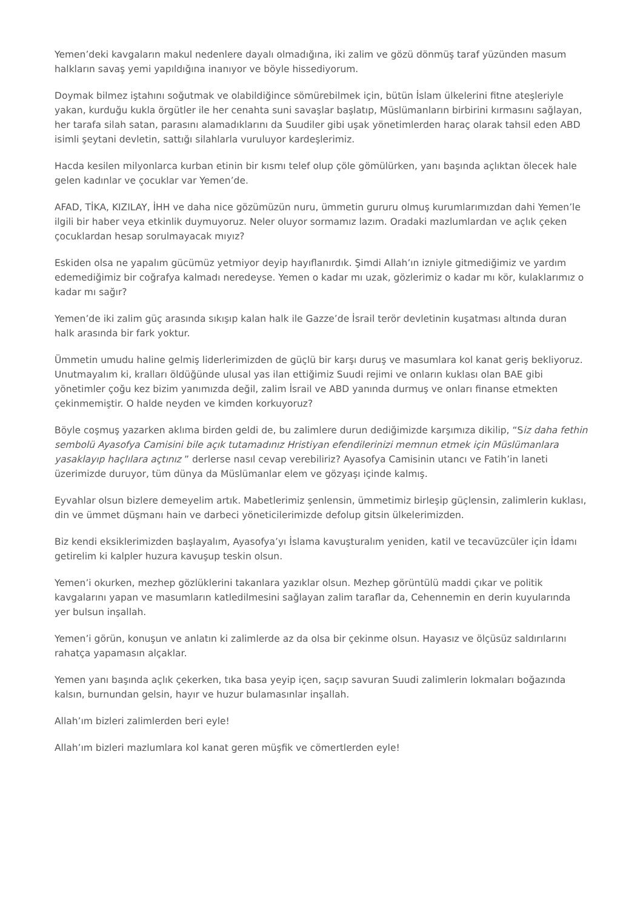Yemen’deki kavgaların makul nedenlere dayalı olmadığına, iki zalim ve gözü dönmüş taraf yüzünden masum halkların savaş yemi yapıldığına inanıyor ve böyle hissediyorum.
Doymak bilmez iştahını soğutmak ve olabildiğince sömürebilmek için, bütün İslam ülkelerini fitne ateşleriyle yakan, kurduğu kukla örgütler ile her cenahta suni savaşlar başlatıp, Müslümanların birbirini kırmasını sağlayan, her tarafa silah satan, parasını alamadıklarını da Suudiler gibi uşak yönetimlerden haraç olarak tahsil eden ABD isimli şeytani devletin, sattığı silahlarla vuruluyor kardeşlerimiz.
Hacda kesilen milyonlarca kurban etinin bir kısmı telef olup çöle gömülürken, yanı başında açlıktan ölecek hale gelen kadınlar ve çocuklar var Yemen’de.
AFAD, TİKA, KIZILAY, İHH ve daha nice gözümüzün nuru, ümmetin gururu olmuş kurumlarımızdan dahi Yemen’le ilgili bir haber veya etkinlik duymuyoruz. Neler oluyor sormamız lazım. Oradaki mazlumlardan ve açlık çeken çocuklardan hesap sorulmayacak mıyız?
Eskiden olsa ne yapalım gücümüz yetmiyor deyip hayıflanırdık. Şimdi Allah’ın izniyle gitmediğimiz ve yardım edemediğimiz bir coğrafya kalmadı neredeyse. Yemen o kadar mı uzak, gözlerimiz o kadar mı kör, kulaklarımız o kadar mı sağır?
Yemen’de iki zalim güç arasında sıkışıp kalan halk ile Gazze’de İsrail terör devletinin kuşatması altında duran halk arasında bir fark yoktur.
Ümmetin umudu haline gelmiş liderlerimizden de güçlü bir karşı duruş ve masumlara kol kanat geriş bekliyoruz. Unutmayalım ki, kralları öldüğünde ulusal yas ilan ettiğimiz Suudi rejimi ve onların kuklası olan BAE gibi yönetimler çoğu kez bizim yanımızda değil, zalim İsrail ve ABD yanında durmuş ve onları finanse etmekten çekinmemiştir. O halde neyden ve kimden korkuyoruz?
Böyle coşmuş yazarken aklıma birden geldi de, bu zalimlere durun dediğimizde karşımıza dikilip, “Siz daha fethin sembolü Ayasofya Camisini bile açık tutamadınız Hristiyan efendilerinizi memnun etmek için Müslümanlara yasaklayıp haçlılara açtınız ” derlerse nasıl cevap verebiliriz? Ayasofya Camisinin utancı ve Fatih’in laneti üzerimizde duruyor, tüm dünya da Müslümanlar elem ve gözyaşı içinde kalmış.
Eyvahlar olsun bizlere demeyelim artık. Mabetlerimiz şenlensin, ümmetimiz birleşip güçlensin, zalimlerin kuklası, din ve ümmet düşmanı hain ve darbeci yöneticilerimizde defolup gitsin ülkelerimizden.
Biz kendi eksiklerimizden başlayalım, Ayasofya’yı İslama kavuşturalım yeniden, katil ve tecavüzcüler için İdamı getirelim ki kalpler huzura kavuşup teskin olsun.
Yemen’i okurken, mezhep gözlüklerini takanlara yazıklar olsun. Mezhep görüntülü maddi çıkar ve politik kavgalarını yapan ve masumların katledilmesini sağlayan zalim taraflar da, Cehennemin en derin kuyularında yer bulsun inşallah.
Yemen’i görün, konuşun ve anlatın ki zalimlerde az da olsa bir çekinme olsun. Hayasız ve ölçüsüz saldırılarını rahatça yapamasın alçaklar.
Yemen yanı başında açlık çekerken, tıka basa yeyip içen, saçıp savuran Suudi zalimlerin lokmaları boğazında kalsın, burnundan gelsin, hayır ve huzur bulamasınlar inşallah.
Allah’ım bizleri zalimlerden beri eyle!
Allah’ım bizleri mazlumlara kol kanat geren müşfik ve cömertlerden eyle!